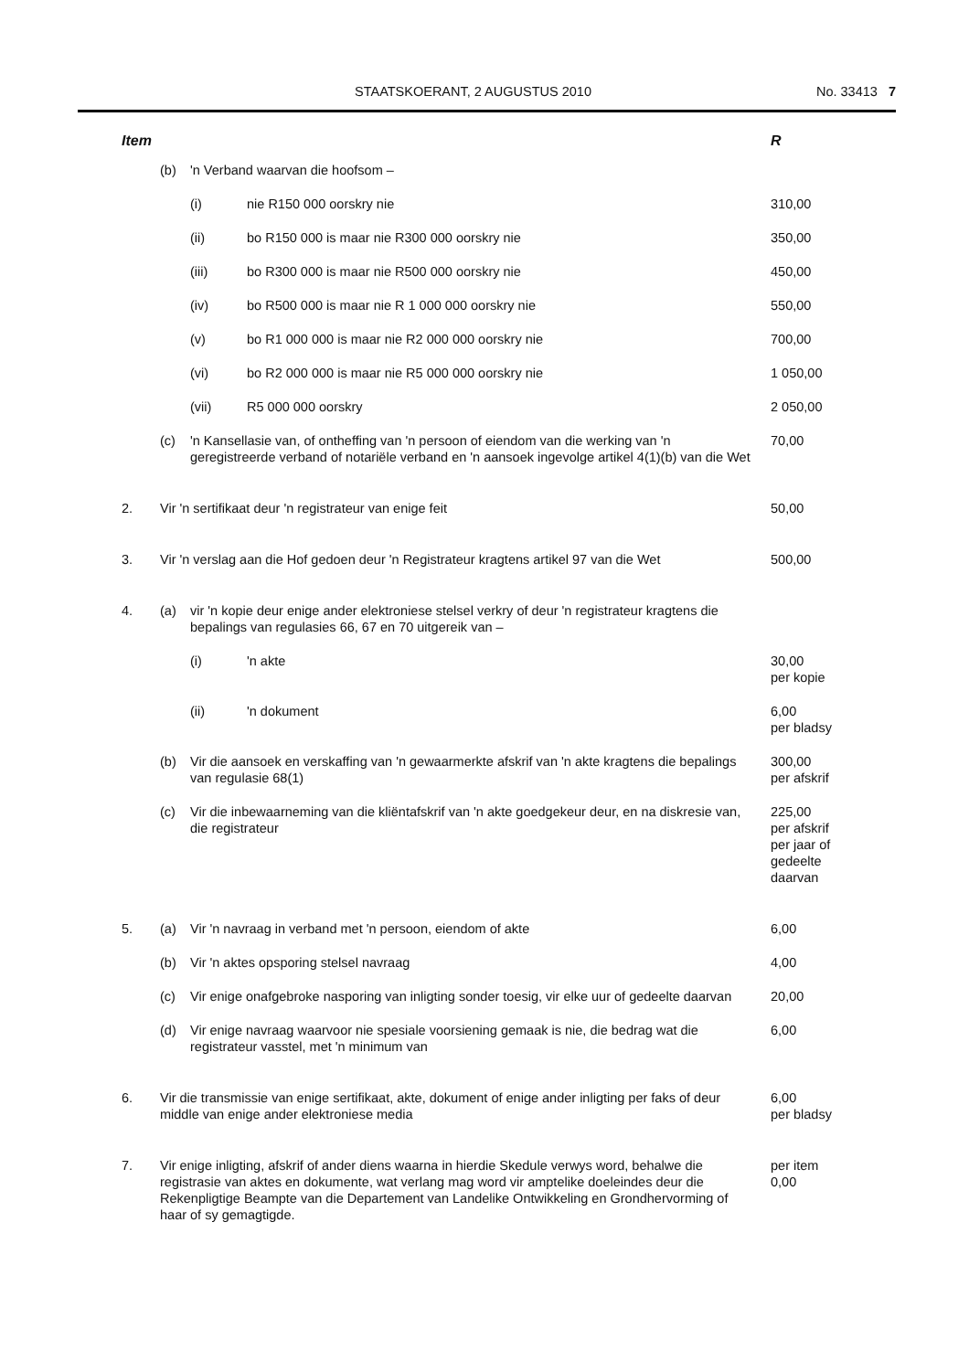STAATSKOERANT, 2 AUGUSTUS 2010 No. 33413 7
| Item | | | | R |
| --- | --- | --- | --- | --- |
| | (b) | 'n Verband waarvan die hoofsom – | | |
| | | (i) | nie R150 000 oorskry nie | 310,00 |
| | | (ii) | bo R150 000 is maar nie R300 000 oorskry nie | 350,00 |
| | | (iii) | bo R300 000 is maar nie R500 000 oorskry nie | 450,00 |
| | | (iv) | bo R500 000 is maar nie R 1 000 000 oorskry nie | 550,00 |
| | | (v) | bo R1 000 000 is maar nie R2 000 000 oorskry nie | 700,00 |
| | | (vi) | bo R2 000 000 is maar nie R5 000 000 oorskry nie | 1 050,00 |
| | | (vii) | R5 000 000 oorskry | 2 050,00 |
| | (c) | 'n Kansellasie van, of ontheffing van 'n persoon of eiendom van die werking van 'n geregistreerde verband of notariële verband en 'n aansoek ingevolge artikel 4(1)(b) van die Wet | | 70,00 |
| 2. | Vir 'n sertifikaat deur 'n registrateur van enige feit | | | 50,00 |
| 3. | Vir 'n verslag aan die Hof gedoen deur 'n Registrateur kragtens artikel 97 van die Wet | | | 500,00 |
| 4. | (a) | vir 'n kopie deur enige ander elektroniese stelsel verkry of deur 'n registrateur kragtens die bepalings van regulasies 66, 67 en 70 uitgereik van – | | |
| | | (i) | 'n akte | 30,00 per kopie |
| | | (ii) | 'n dokument | 6,00 per bladsy |
| | (b) | Vir die aansoek en verskaffing van 'n gewaarmerkte afskrif van 'n akte kragtens die bepalings van regulasie 68(1) | | 300,00 per afskrif |
| | (c) | Vir die inbewaarneming van die kliëntafskrif van 'n akte goedgekeur deur, en na diskresie van, die registrateur | | 225,00 per afskrif per jaar of gedeelte daarvan |
| 5. | (a) | Vir 'n navraag in verband met 'n persoon, eiendom of akte | | 6,00 |
| | (b) | Vir 'n aktes opsporing stelsel navraag | | 4,00 |
| | (c) | Vir enige onafgebroke nasporing van inligting sonder toesig, vir elke uur of gedeelte daarvan | | 20,00 |
| | (d) | Vir enige navraag waarvoor nie spesiale voorsiening gemaak is nie, die bedrag wat die registrateur vasstel, met 'n minimum van | | 6,00 |
| 6. | Vir die transmissie van enige sertifikaat, akte, dokument of enige ander inligting per faks of deur middle van enige ander elektroniese media | | | 6,00 per bladsy |
| 7. | Vir enige inligting, afskrif of ander diens waarna in hierdie Skedule verwys word, behalwe die registrasie van aktes en dokumente, wat verlang mag word vir amptelike doeleindes deur die Rekenpligtige Beampte van die Departement van Landelike Ontwikkeling en Grondhervorming of haar of sy gemagtigde. | | | per item 0,00 |